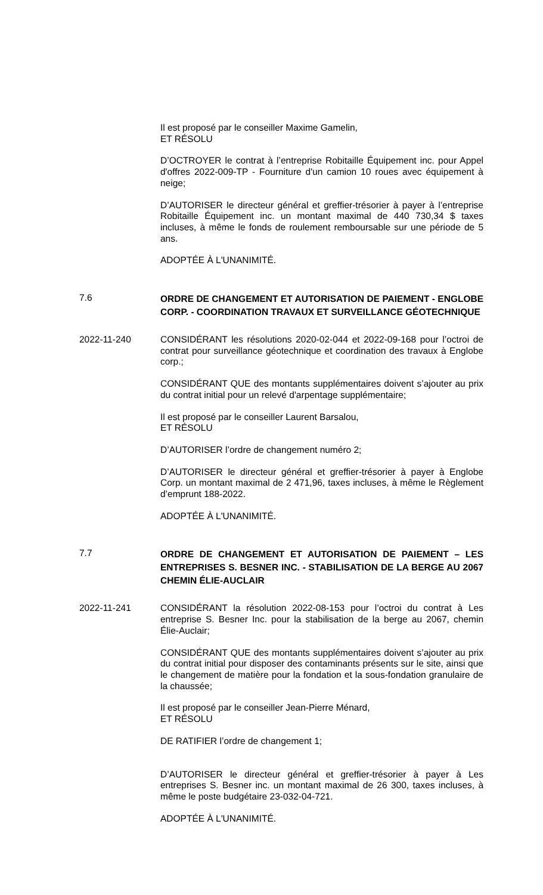Il est proposé par le conseiller Maxime Gamelin,
ET RÉSOLU
D’OCTROYER le contrat à l’entreprise Robitaille Équipement inc. pour Appel d'offres 2022-009-TP - Fourniture d'un camion 10 roues avec équipement à neige;
D’AUTORISER le directeur général et greffier-trésorier à payer à l’entreprise Robitaille Équipement inc. un montant maximal de 440 730,34 $ taxes incluses, à même le fonds de roulement remboursable sur une période de 5 ans.
ADOPTÉE À L'UNANIMITÉ.
7.6
ORDRE DE CHANGEMENT ET AUTORISATION DE PAIEMENT - ENGLOBE CORP. - COORDINATION TRAVAUX ET SURVEILLANCE GÉOTECHNIQUE
2022-11-240 CONSIDÉRANT les résolutions 2020-02-044 et 2022-09-168 pour l’octroi de contrat pour surveillance géotechnique et coordination des travaux à Englobe corp.;
CONSIDÉRANT QUE des montants supplémentaires doivent s’ajouter au prix du contrat initial pour un relevé d'arpentage supplémentaire;
Il est proposé par le conseiller Laurent Barsalou,
ET RÉSOLU
D’AUTORISER l’ordre de changement numéro 2;
D’AUTORISER le directeur général et greffier-trésorier à payer à Englobe Corp. un montant maximal de 2 471,96, taxes incluses, à même le Règlement d’emprunt 188-2022.
ADOPTÉE À L'UNANIMITÉ.
7.7
ORDRE DE CHANGEMENT ET AUTORISATION DE PAIEMENT – LES ENTREPRISES S. BESNER INC. - STABILISATION DE LA BERGE AU 2067 CHEMIN ÉLIE-AUCLAIR
2022-11-241 CONSIDÉRANT la résolution 2022-08-153 pour l’octroi du contrat à Les entreprise S. Besner Inc. pour la stabilisation de la berge au 2067, chemin Élie-Auclair;
CONSIDÉRANT QUE des montants supplémentaires doivent s’ajouter au prix du contrat initial pour disposer des contaminants présents sur le site, ainsi que le changement de matière pour la fondation et la sous-fondation granulaire de la chaussée;
Il est proposé par le conseiller Jean-Pierre Ménard,
ET RÉSOLU
DE RATIFIER l’ordre de changement 1;
D’AUTORISER le directeur général et greffier-trésorier à payer à Les entreprises S. Besner inc. un montant maximal de 26 300, taxes incluses, à même le poste budgétaire 23-032-04-721.
ADOPTÉE À L'UNANIMITÉ.